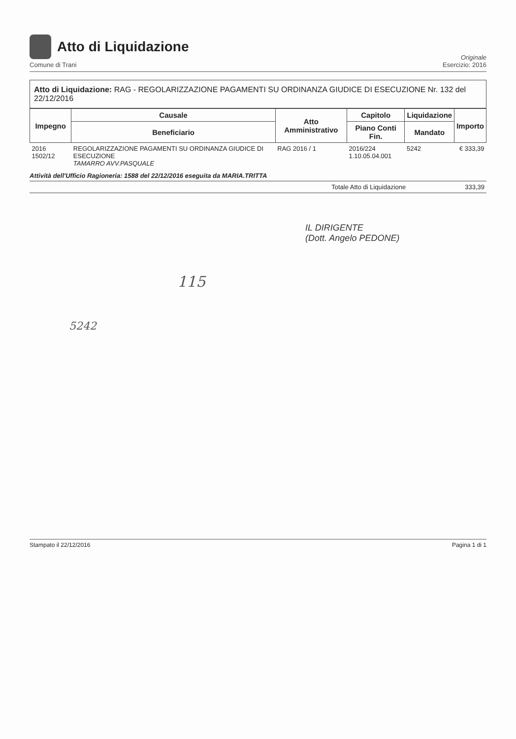Atto di Liquidazione
Comune di Trani
Originale
Esercizio: 2016
Atto di Liquidazione: RAG - REGOLARIZZAZIONE PAGAMENTI SU ORDINANZA GIUDICE DI ESECUZIONE Nr. 132 del 22/12/2016
| Impegno | Causale | Atto Amministrativo | Capitolo | Liquidazione | Importo |
| --- | --- | --- | --- | --- | --- |
| | Beneficiario | | Piano Conti Fin. | Mandato | |
| 2016 1502/12 | REGOLARIZZAZIONE PAGAMENTI SU ORDINANZA GIUDICE DI ESECUZIONE TAMARRO AVV.PASQUALE | RAG 2016 / 1 | 2016/224 1.10.05.04.001 | 5242 | € 333,39 |
Attività dell'Ufficio Ragioneria: 1588 del 22/12/2016 eseguita da MARIA.TRITTA
Totale Atto di Liquidazione 333,39
IL DIRIGENTE
(Dott. Angelo PEDONE)
115
5242
Stampato il 22/12/2016 Pagina 1 di 1